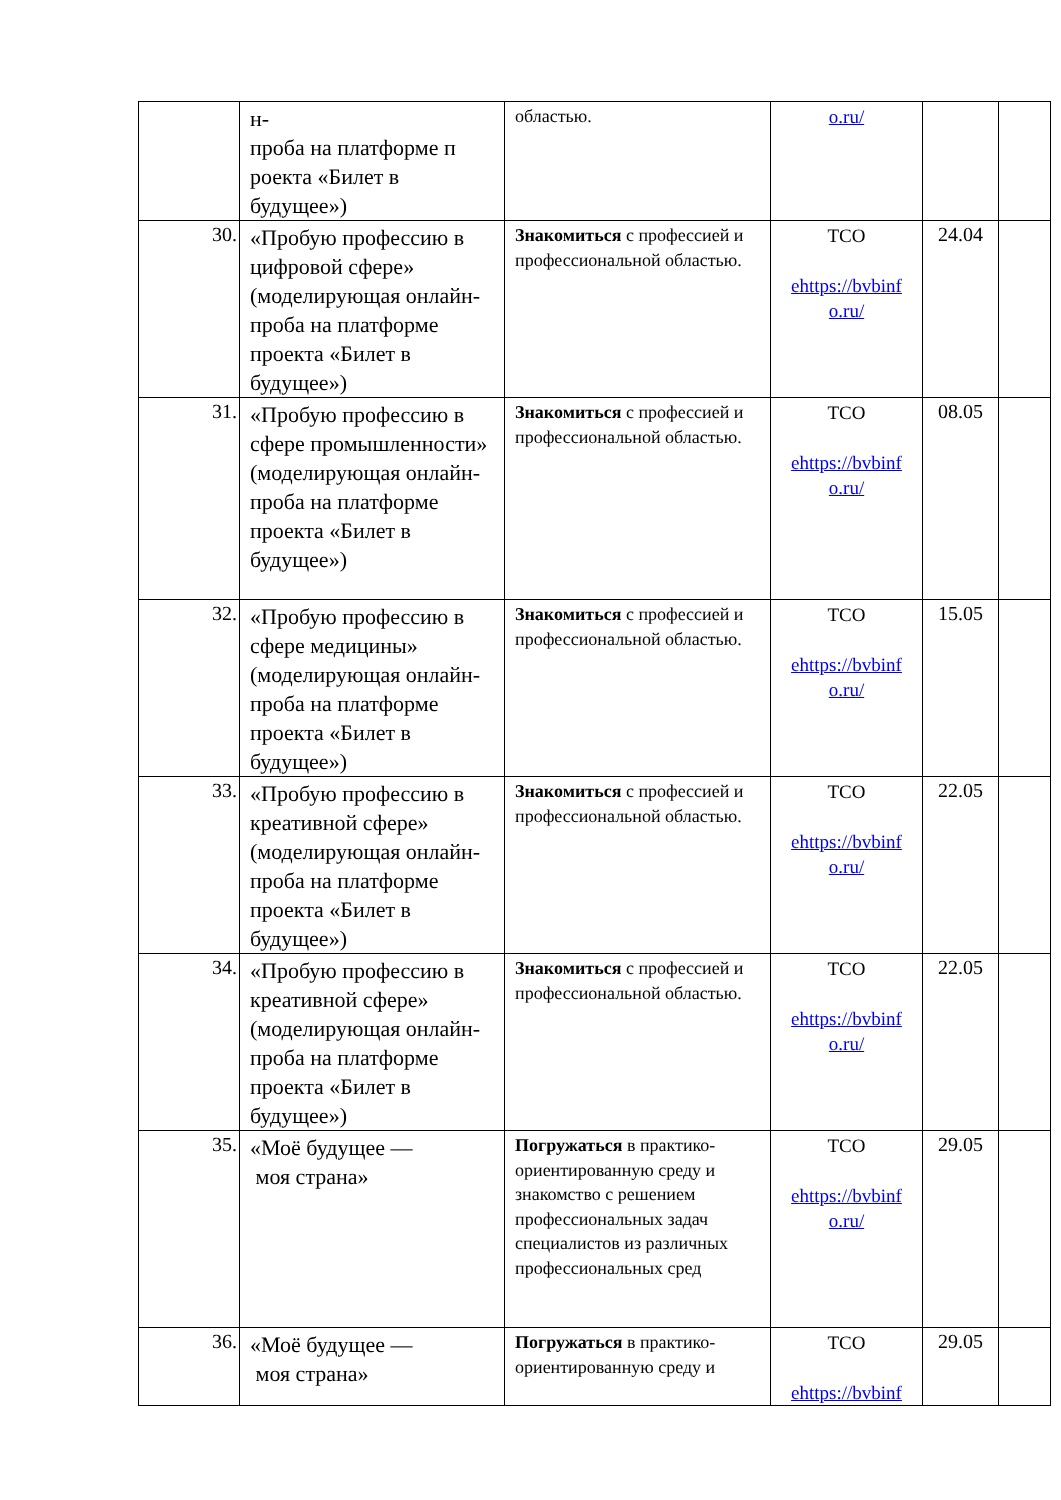| | н- проба на платформе п роекта «Билет в будущее») | областью. | o.ru/ | | |
| 30. | «Пробую профессию в цифровой сфере» (моделирующая онлайн-проба на платформе проекта «Билет в будущее») | Знакомиться с профессией и профессиональной областью. | ТСО ehttps://bvbinf o.ru/ | 24.04 | |
| 31. | «Пробую профессию в сфере промышленности» (моделирующая онлайн-проба на платформе проекта «Билет в будущее») | Знакомиться с профессией и профессиональной областью. | ТСО ehttps://bvbinf o.ru/ | 08.05 | |
| 32. | «Пробую профессию в сфере медицины» (моделирующая онлайн-проба на платформе проекта «Билет в будущее») | Знакомиться с профессией и профессиональной областью. | ТСО ehttps://bvbinf o.ru/ | 15.05 | |
| 33. | «Пробую профессию в креативной сфере» (моделирующая онлайн-проба на платформе проекта «Билет в будущее») | Знакомиться с профессией и профессиональной областью. | ТСО ehttps://bvbinf o.ru/ | 22.05 | |
| 34. | «Пробую профессию в креативной сфере» (моделирующая онлайн-проба на платформе проекта «Билет в будущее») | Знакомиться с профессией и профессиональной областью. | ТСО ehttps://bvbinf o.ru/ | 22.05 | |
| 35. | «Моё будущее — моя страна» | Погружаться в практико-ориентированную среду и знакомство с решением профессиональных задач специалистов из различных профессиональных сред | ТСО ehttps://bvbinf o.ru/ | 29.05 | |
| 36. | «Моё будущее — моя страна» | Погружаться в практико-ориентированную среду и | ТСО ehttps://bvbinf | 29.05 | |